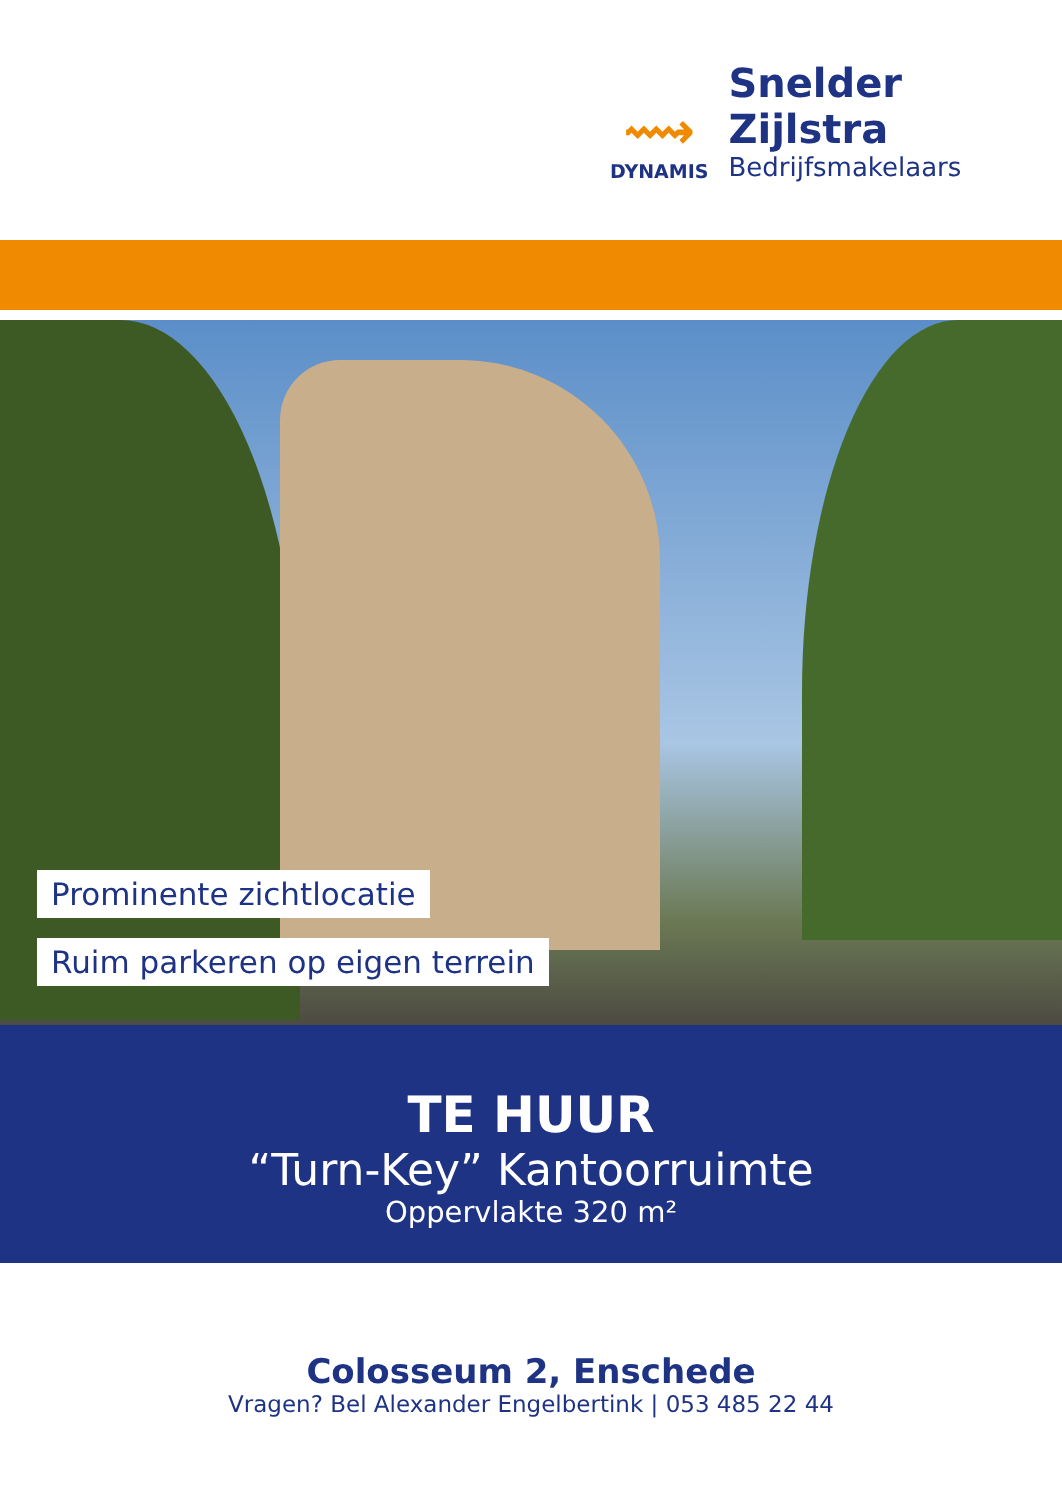⟿
DYNAMIS
Snelder Zijlstra
Bedrijfsmakelaars
Prominente zichtlocatie
Ruim parkeren op eigen terrein
TE HUUR
“Turn-Key” Kantoorruimte
Oppervlakte 320 m²
Colosseum 2, Enschede
Vragen? Bel Alexander Engelbertink | 053 485 22 44